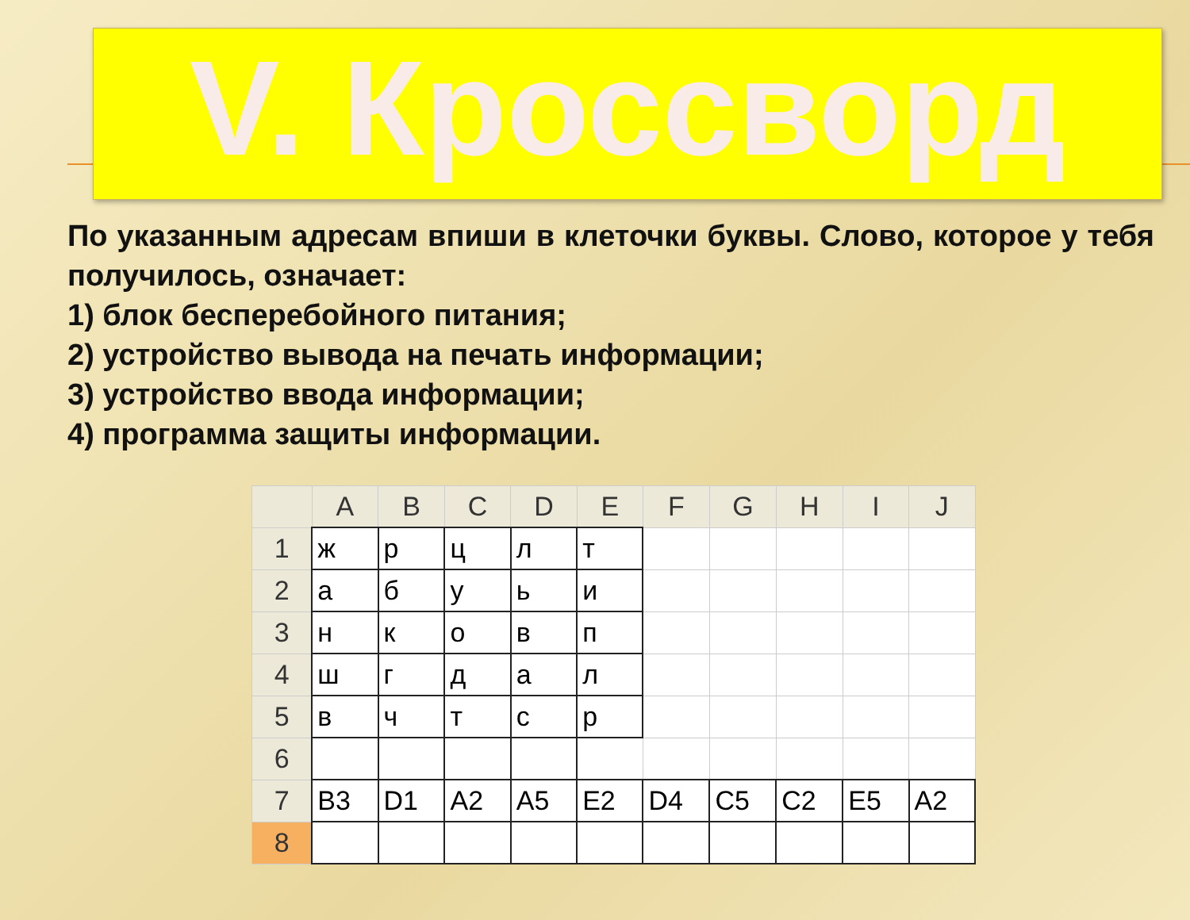V. Кроссворд
По указанным адресам впиши в клеточки буквы. Слово, которое у тебя получилось, означает:
1) блок бесперебойного питания;
2) устройство вывода на печать информации;
3) устройство ввода информации;
4) программа защиты информации.
| | A | B | C | D | E | F | G | H | I | J |
| --- | --- | --- | --- | --- | --- | --- | --- | --- | --- | --- |
| 1 | ж | р | ц | л | т | | | | | |
| 2 | а | б | у | ь | и | | | | | |
| 3 | н | к | о | в | п | | | | | |
| 4 | ш | г | д | а | л | | | | | |
| 5 | в | ч | т | с | р | | | | | |
| 6 | | | | | | | | | | |
| 7 | B3 | D1 | A2 | A5 | E2 | D4 | C5 | C2 | E5 | A2 |
| 8 | | | | | | | | | | |